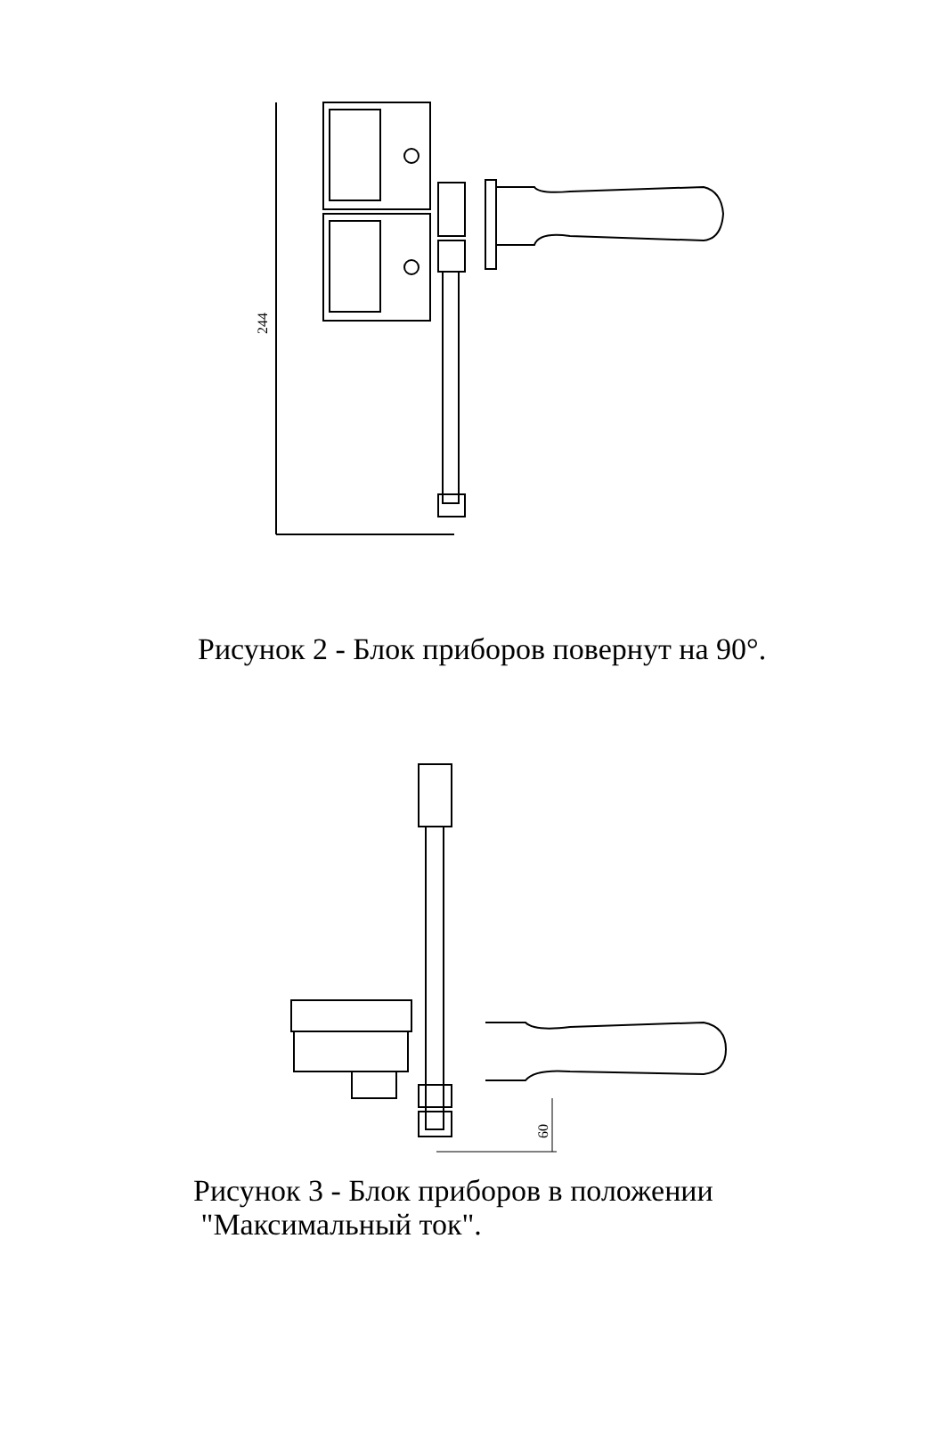244
Рисунок 2 - Блок приборов повернут на 90°.
60
Рисунок 3 - Блок приборов в положении
"Максимальный ток".